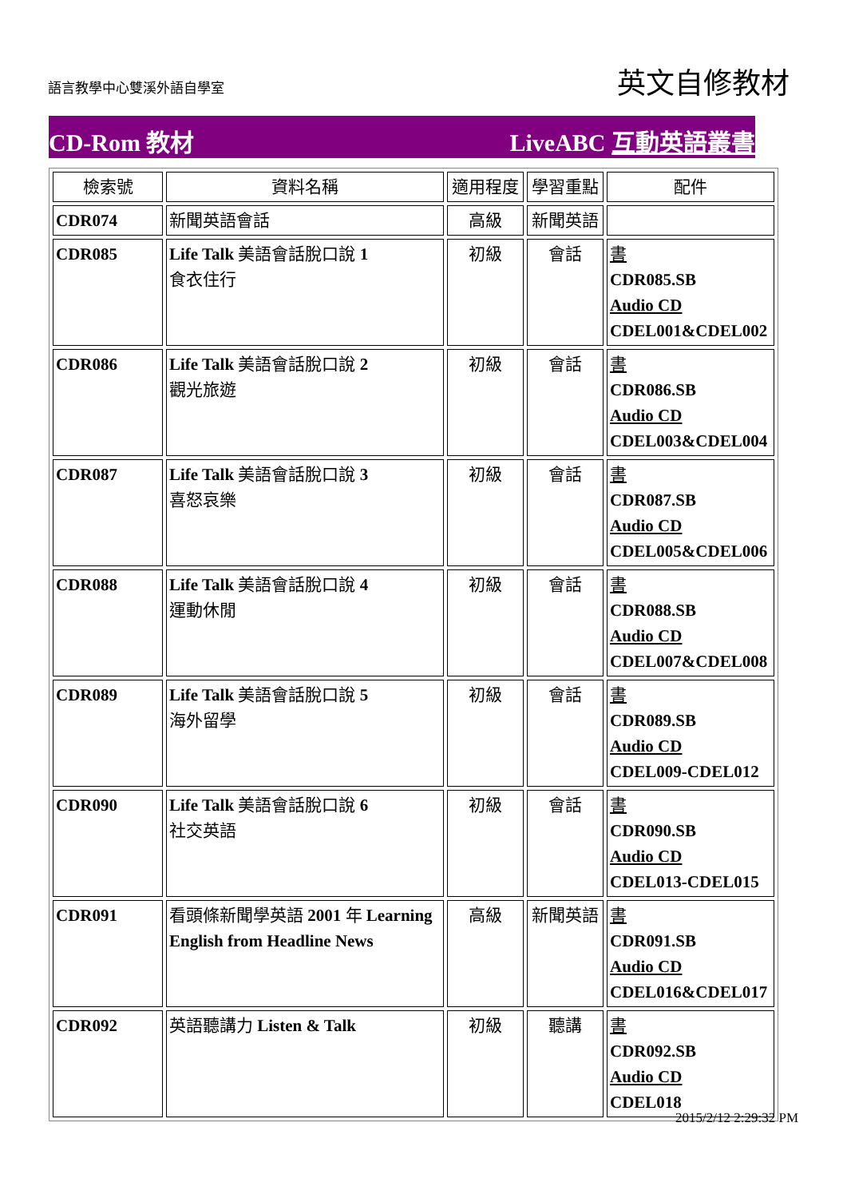語言教學中心雙溪外語自學室
英文自修教材
CD-Rom 教材 LiveABC 互動英語叢書
| 檢索號 | 資料名稱 | 適用程度 | 學習重點 | 配件 |
| CDR074 | 新聞英語會話 | 高級 | 新聞英語 | |
| CDR085 | Life Talk 美語會話脫口說 1 食衣住行 | 初級 | 會話 | 書 CDR085.SB Audio CD CDEL001&CDEL002 |
| CDR086 | Life Talk 美語會話脫口說 2 觀光旅遊 | 初級 | 會話 | 書 CDR086.SB Audio CD CDEL003&CDEL004 |
| CDR087 | Life Talk 美語會話脫口說 3 喜怒哀樂 | 初級 | 會話 | 書 CDR087.SB Audio CD CDEL005&CDEL006 |
| CDR088 | Life Talk 美語會話脫口說 4 運動休閒 | 初級 | 會話 | 書 CDR088.SB Audio CD CDEL007&CDEL008 |
| CDR089 | Life Talk 美語會話脫口說 5 海外留學 | 初級 | 會話 | 書 CDR089.SB Audio CD CDEL009-CDEL012 |
| CDR090 | Life Talk 美語會話脫口說 6 社交英語 | 初級 | 會話 | 書 CDR090.SB Audio CD CDEL013-CDEL015 |
| CDR091 | 看頭條新聞學英語 2001 年 Learning English from Headline News | 高級 | 新聞英語 | 書 CDR091.SB Audio CD CDEL016&CDEL017 |
| CDR092 | 英語聽講力 Listen & Talk | 初級 | 聽講 | 書 CDR092.SB Audio CD CDEL018 |
2015/2/12 2:29:32 PM